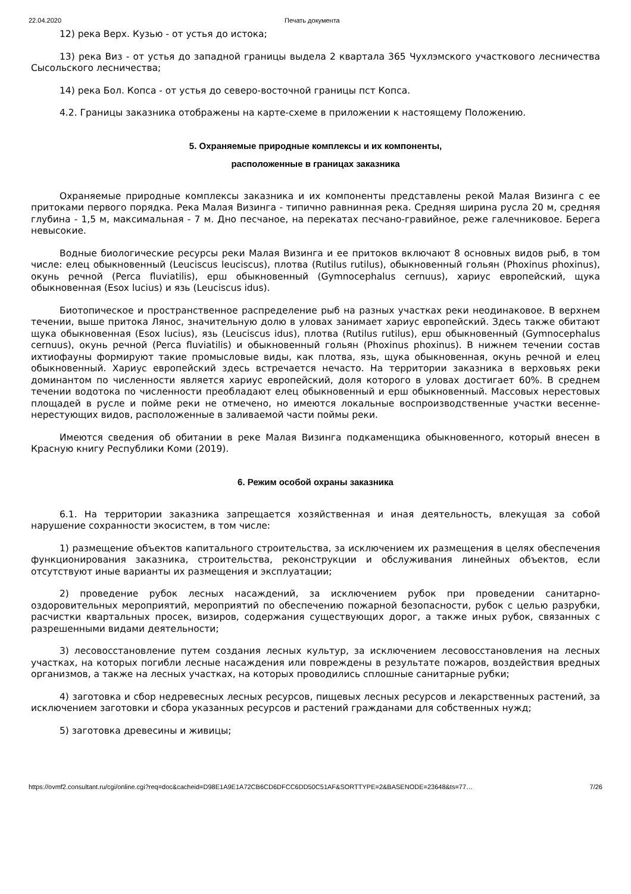22.04.2020 Печать документа
12) река Верх. Кузью - от устья до истока;
13) река Виз - от устья до западной границы выдела 2 квартала 365 Чухлэмского участкового лесничества Сысольского лесничества;
14) река Бол. Копса - от устья до северо-восточной границы пст Копса.
4.2. Границы заказника отображены на карте-схеме в приложении к настоящему Положению.
5. Охраняемые природные комплексы и их компоненты,
расположенные в границах заказника
Охраняемые природные комплексы заказника и их компоненты представлены рекой Малая Визинга с ее притоками первого порядка. Река Малая Визинга - типично равнинная река. Средняя ширина русла 20 м, средняя глубина - 1,5 м, максимальная - 7 м. Дно песчаное, на перекатах песчано-гравийное, реже галечниковое. Берега невысокие.
Водные биологические ресурсы реки Малая Визинга и ее притоков включают 8 основных видов рыб, в том числе: елец обыкновенный (Leuciscus leuciscus), плотва (Rutilus rutilus), обыкновенный гольян (Phoxinus phoxinus), окунь речной (Perca fluviatilis), ерш обыкновенный (Gymnocephalus cernuus), хариус европейский, щука обыкновенная (Esox lucius) и язь (Leuciscus idus).
Биотопическое и пространственное распределение рыб на разных участках реки неодинаковое. В верхнем течении, выше притока Лянос, значительную долю в уловах занимает хариус европейский. Здесь также обитают щука обыкновенная (Esox lucius), язь (Leuciscus idus), плотва (Rutilus rutilus), ерш обыкновенный (Gymnocephalus cernuus), окунь речной (Perca fluviatilis) и обыкновенный гольян (Phoxinus phoxinus). В нижнем течении состав ихтиофауны формируют такие промысловые виды, как плотва, язь, щука обыкновенная, окунь речной и елец обыкновенный. Хариус европейский здесь встречается нечасто. На территории заказника в верховьях реки доминантом по численности является хариус европейский, доля которого в уловах достигает 60%. В среднем течении водотока по численности преобладают елец обыкновенный и ерш обыкновенный. Массовых нерестовых площадей в русле и пойме реки не отмечено, но имеются локальные воспроизводственные участки весенне-нерестующих видов, расположенные в заливаемой части поймы реки.
Имеются сведения об обитании в реке Малая Визинга подкаменщика обыкновенного, который внесен в Красную книгу Республики Коми (2019).
6. Режим особой охраны заказника
6.1. На территории заказника запрещается хозяйственная и иная деятельность, влекущая за собой нарушение сохранности экосистем, в том числе:
1) размещение объектов капитального строительства, за исключением их размещения в целях обеспечения функционирования заказника, строительства, реконструкции и обслуживания линейных объектов, если отсутствуют иные варианты их размещения и эксплуатации;
2) проведение рубок лесных насаждений, за исключением рубок при проведении санитарно-оздоровительных мероприятий, мероприятий по обеспечению пожарной безопасности, рубок с целью разрубки, расчистки квартальных просек, визиров, содержания существующих дорог, а также иных рубок, связанных с разрешенными видами деятельности;
3) лесовосстановление путем создания лесных культур, за исключением лесовосстановления на лесных участках, на которых погибли лесные насаждения или повреждены в результате пожаров, воздействия вредных организмов, а также на лесных участках, на которых проводились сплошные санитарные рубки;
4) заготовка и сбор недревесных лесных ресурсов, пищевых лесных ресурсов и лекарственных растений, за исключением заготовки и сбора указанных ресурсов и растений гражданами для собственных нужд;
5) заготовка древесины и живицы;
https://ovmf2.consultant.ru/cgi/online.cgi?req=doc&cacheid=D98E1A9E1A72CB6CD6DFCC6DD50C51AF&SORTTYPE=2&BASENODE=23648&ts=77… 7/26